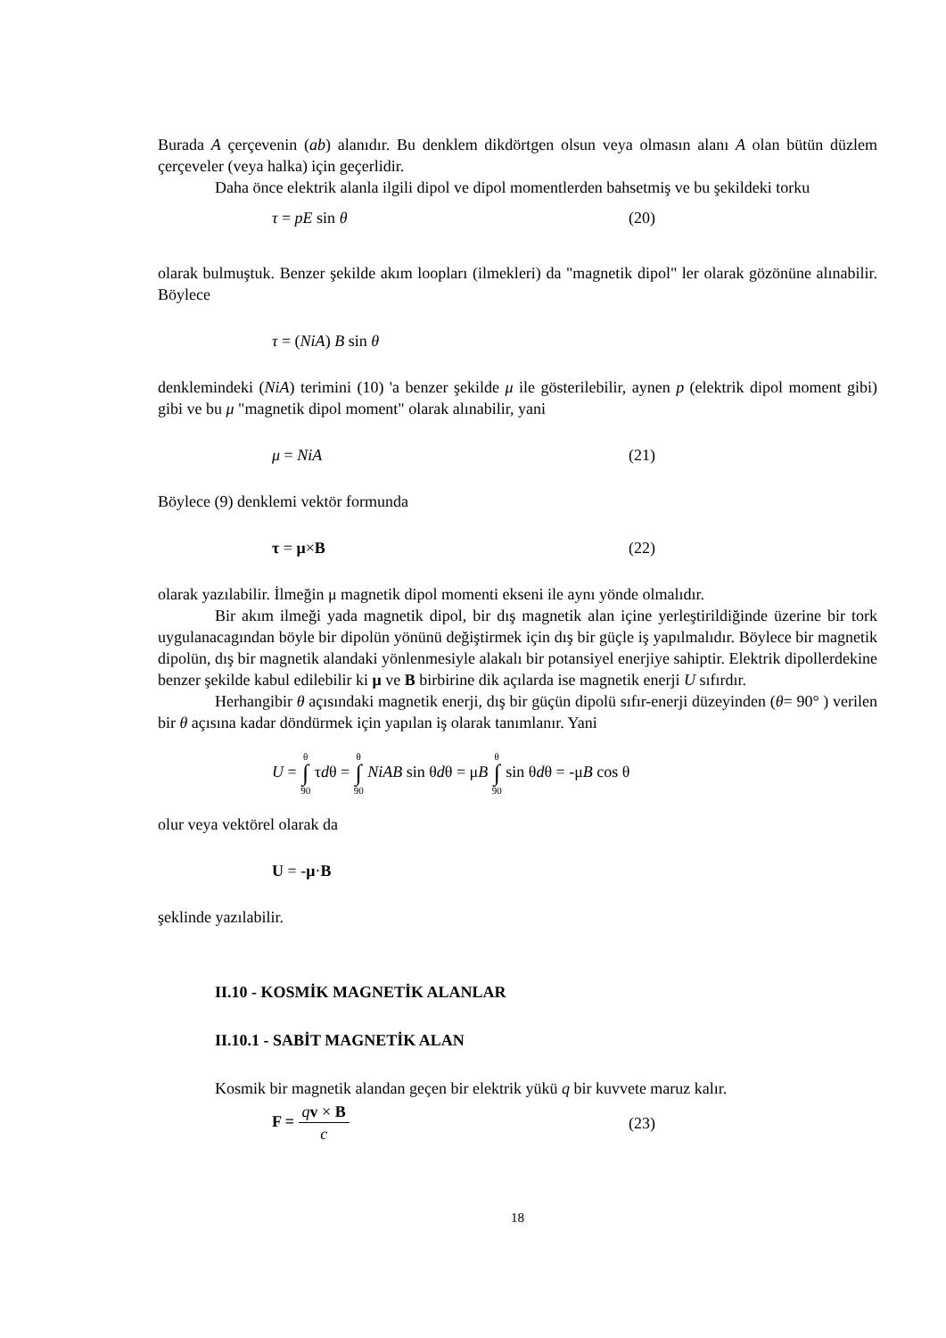Burada A çerçevenin (ab) alanıdır. Bu denklem dikdörtgen olsun veya olmasın alanı A olan bütün düzlem çerçeveler (veya halka) için geçerlidir.
Daha önce elektrik alanla ilgili dipol ve dipol momentlerden bahsetmiş ve bu şekildeki torku
τ = pE sin θ (20)
olarak bulmuştuk. Benzer şekilde akım loopları (ilmekleri) da "magnetik dipol" ler olarak gözönüne alınabilir. Böylece
τ = (NiA) B sin θ
denklemindeki (NiA) terimini (10) 'a benzer şekilde μ ile gösterilebilir, aynen p (elektrik dipol moment gibi) gibi ve bu μ "magnetik dipol moment" olarak alınabilir, yani
μ = NiA (21)
Böylece (9) denklemi vektör formunda
τ = μ×B (22)
olarak yazılabilir. İlmeğin μ magnetik dipol momenti ekseni ile aynı yönde olmalıdır.
Bir akım ilmeği yada magnetik dipol, bir dış magnetik alan içine yerleştirildiğinde üzerine bir tork uygulanacagından böyle bir dipolün yönünü değiştirmek için dış bir güçle iş yapılmalıdır. Böylece bir magnetik dipolün, dış bir magnetik alandaki yönlenmesiyle alakalı bir potansiyel enerjiye sahiptir. Elektrik dipollerdekine benzer şekilde kabul edilebilir ki μ ve B birbirine dik açılarda ise magnetik enerji U sıfırdır.
Herhangibir θ açısındaki magnetik enerji, dış bir güçün dipolü sıfır-enerji düzeyinden (θ= 90° ) verilen bir θ açısına kadar döndürmek için yapılan iş olarak tanımlanır. Yani
U = θ ∫ 90 τdθ = θ ∫ 90 NiAB sin θdθ = μB θ ∫ 90 sin θdθ = -μB cos θ
olur veya vektörel olarak da
U = -μ·B
şeklinde yazılabilir.
II.10 - KOSMİK MAGNETİK ALANLAR
II.10.1 - SABİT MAGNETİK ALAN
Kosmik bir magnetik alandan geçen bir elektrik yükü q bir kuvvete maruz kalır.
F = qv × B c (23)
18